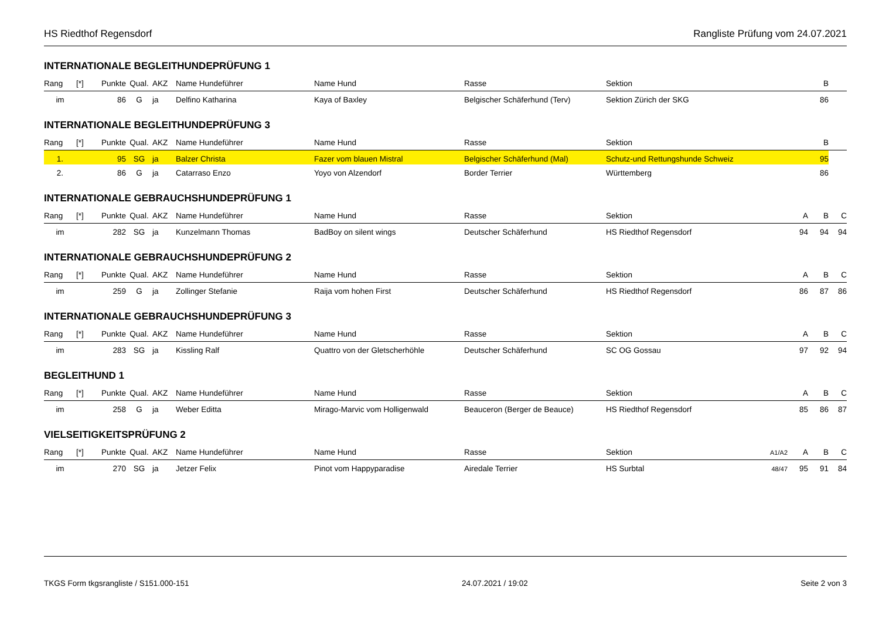HS Riedthof Regensdorf Rangliste Prüfung vom 24.07.2021
INTERNATIONALE BEGLEITHUNDEPRÜFUNG 1
| Rang | [*] | Punkte | Qual. | AKZ | Name Hundeführer | Name Hund | Rasse | Sektion | | | B | |
| --- | --- | --- | --- | --- | --- | --- | --- | --- | --- | --- | --- | --- |
| im | | 86 | G | ja | Delfino Katharina | Kaya of Baxley | Belgischer Schäferhund (Terv) | Sektion Zürich der SKG | | | 86 | |
INTERNATIONALE BEGLEITHUNDEPRÜFUNG 3
| Rang | [*] | Punkte | Qual. | AKZ | Name Hundeführer | Name Hund | Rasse | Sektion | | | B | |
| --- | --- | --- | --- | --- | --- | --- | --- | --- | --- | --- | --- | --- |
| 1. | | 95 | SG | ja | Balzer Christa | Fazer vom blauen Mistral | Belgischer Schäferhund (Mal) | Schutz-und Rettungshunde Schweiz | | | 95 | |
| 2. | | 86 | G | ja | Catarraso Enzo | Yoyo von Alzendorf | Border Terrier | Württemberg | | | 86 | |
INTERNATIONALE GEBRAUCHSHUNDEPRÜFUNG 1
| Rang | [*] | Punkte | Qual. | AKZ | Name Hundeführer | Name Hund | Rasse | Sektion | | A | B | C |
| --- | --- | --- | --- | --- | --- | --- | --- | --- | --- | --- | --- | --- |
| im | | 282 | SG | ja | Kunzelmann Thomas | BadBoy on silent wings | Deutscher Schäferhund | HS Riedthof Regensdorf | | 94 | 94 | 94 |
INTERNATIONALE GEBRAUCHSHUNDEPRÜFUNG 2
| Rang | [*] | Punkte | Qual. | AKZ | Name Hundeführer | Name Hund | Rasse | Sektion | | A | B | C |
| --- | --- | --- | --- | --- | --- | --- | --- | --- | --- | --- | --- | --- |
| im | | 259 | G | ja | Zollinger Stefanie | Raija vom hohen First | Deutscher Schäferhund | HS Riedthof Regensdorf | | 86 | 87 | 86 |
INTERNATIONALE GEBRAUCHSHUNDEPRÜFUNG 3
| Rang | [*] | Punkte | Qual. | AKZ | Name Hundeführer | Name Hund | Rasse | Sektion | | A | B | C |
| --- | --- | --- | --- | --- | --- | --- | --- | --- | --- | --- | --- | --- |
| im | | 283 | SG | ja | Kissling Ralf | Quattro von der Gletscherhöhle | Deutscher Schäferhund | SC OG Gossau | | 97 | 92 | 94 |
BEGLEITHUND 1
| Rang | [*] | Punkte | Qual. | AKZ | Name Hundeführer | Name Hund | Rasse | Sektion | | A | B | C |
| --- | --- | --- | --- | --- | --- | --- | --- | --- | --- | --- | --- | --- |
| im | | 258 | G | ja | Weber Editta | Mirago-Marvic vom Holligenwald | Beauceron (Berger de Beauce) | HS Riedthof Regensdorf | | 85 | 86 | 87 |
VIELSEITIGKEITSPRÜFUNG 2
| Rang | [*] | Punkte | Qual. | AKZ | Name Hundeführer | Name Hund | Rasse | Sektion | A1/A2 | A | B | C |
| --- | --- | --- | --- | --- | --- | --- | --- | --- | --- | --- | --- | --- |
| im | | 270 | SG | ja | Jetzer Felix | Pinot vom Happyparadise | Airedale Terrier | HS Surbtal | 48/47 | 95 | 91 | 84 |
TKGS Form tkgsrangliste / S151.000-151 24.07.2021 / 19:02 Seite 2 von 3